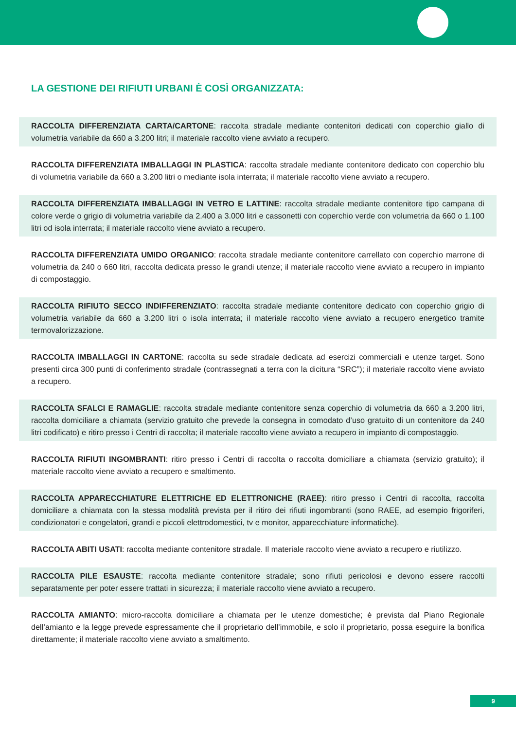LA GESTIONE DEI RIFIUTI URBANI È COSÌ ORGANIZZATA:
RACCOLTA DIFFERENZIATA CARTA/CARTONE: raccolta stradale mediante contenitori dedicati con coperchio giallo di volumetria variabile da 660 a 3.200 litri; il materiale raccolto viene avviato a recupero.
RACCOLTA DIFFERENZIATA IMBALLAGGI IN PLASTICA: raccolta stradale mediante contenitore dedicato con coperchio blu di volumetria variabile da 660 a 3.200 litri o mediante isola interrata; il materiale raccolto viene avviato a recupero.
RACCOLTA DIFFERENZIATA IMBALLAGGI IN VETRO E LATTINE: raccolta stradale mediante contenitore tipo campana di colore verde o grigio di volumetria variabile da 2.400 a 3.000 litri e cassonetti con coperchio verde con volumetria da 660 o 1.100 litri od isola interrata; il materiale raccolto viene avviato a recupero.
RACCOLTA DIFFERENZIATA UMIDO ORGANICO: raccolta stradale mediante contenitore carrellato con coperchio marrone di volumetria da 240 o 660 litri, raccolta dedicata presso le grandi utenze; il materiale raccolto viene avviato a recupero in impianto di compostaggio.
RACCOLTA RIFIUTO SECCO INDIFFERENZIATO: raccolta stradale mediante contenitore dedicato con coperchio grigio di volumetria variabile da 660 a 3.200 litri o isola interrata; il materiale raccolto viene avviato a recupero energetico tramite termovalorizzazione.
RACCOLTA IMBALLAGGI IN CARTONE: raccolta su sede stradale dedicata ad esercizi commerciali e utenze target. Sono presenti circa 300 punti di conferimento stradale (contrassegnati a terra con la dicitura “SRC”); il materiale raccolto viene avviato a recupero.
RACCOLTA SFALCI E RAMAGLIE: raccolta stradale mediante contenitore senza coperchio di volumetria da 660 a 3.200 litri, raccolta domiciliare a chiamata (servizio gratuito che prevede la consegna in comodato d’uso gratuito di un contenitore da 240 litri codificato) e ritiro presso i Centri di raccolta; il materiale raccolto viene avviato a recupero in impianto di compostaggio.
RACCOLTA RIFIUTI INGOMBRANTI: ritiro presso i Centri di raccolta o raccolta domiciliare a chiamata (servizio gratuito); il materiale raccolto viene avviato a recupero e smaltimento.
RACCOLTA APPARECCHIATURE ELETTRICHE ED ELETTRONICHE (RAEE): ritiro presso i Centri di raccolta, raccolta domiciliare a chiamata con la stessa modalità prevista per il ritiro dei rifiuti ingombranti (sono RAEE, ad esempio frigoriferi, condizionatori e congelatori, grandi e piccoli elettrodomestici, tv e monitor, apparecchiature informatiche).
RACCOLTA ABITI USATI: raccolta mediante contenitore stradale. Il materiale raccolto viene avviato a recupero e riutilizzo.
RACCOLTA PILE ESAUSTE: raccolta mediante contenitore stradale; sono rifiuti pericolosi e devono essere raccolti separatamente per poter essere trattati in sicurezza; il materiale raccolto viene avviato a recupero.
RACCOLTA AMIANTO: micro-raccolta domiciliare a chiamata per le utenze domestiche; è prevista dal Piano Regionale dell’amianto e la legge prevede espressamente che il proprietario dell’immobile, e solo il proprietario, possa eseguire la bonifica direttamente; il materiale raccolto viene avviato a smaltimento.
9